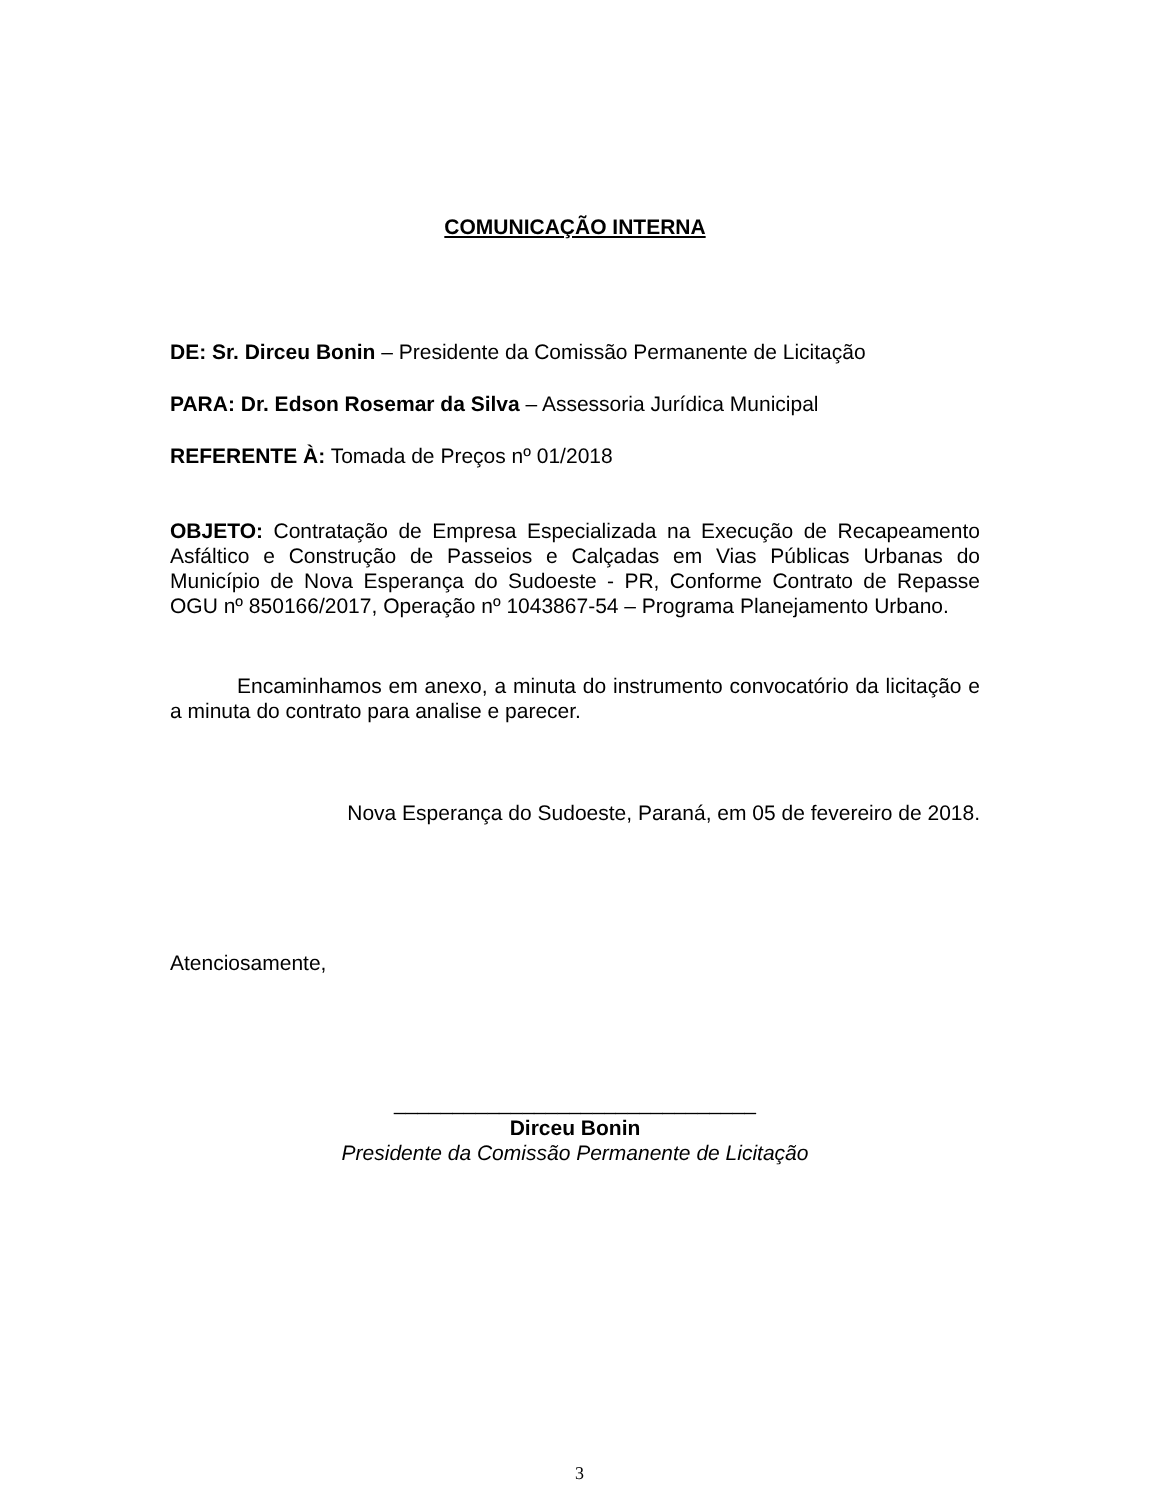COMUNICAÇÃO INTERNA
DE: Sr. Dirceu Bonin – Presidente da Comissão Permanente de Licitação
PARA: Dr. Edson Rosemar da Silva – Assessoria Jurídica Municipal
REFERENTE À: Tomada de Preços nº 01/2018
OBJETO: Contratação de Empresa Especializada na Execução de Recapeamento Asfáltico e Construção de Passeios e Calçadas em Vias Públicas Urbanas do Município de Nova Esperança do Sudoeste - PR, Conforme Contrato de Repasse OGU nº 850166/2017, Operação nº 1043867-54 – Programa Planejamento Urbano.
Encaminhamos em anexo, a minuta do instrumento convocatório da licitação e a minuta do contrato para analise e parecer.
Nova Esperança do Sudoeste, Paraná, em 05 de fevereiro de 2018.
Atenciosamente,
_______________________________
Dirceu Bonin
Presidente da Comissão Permanente de Licitação
3